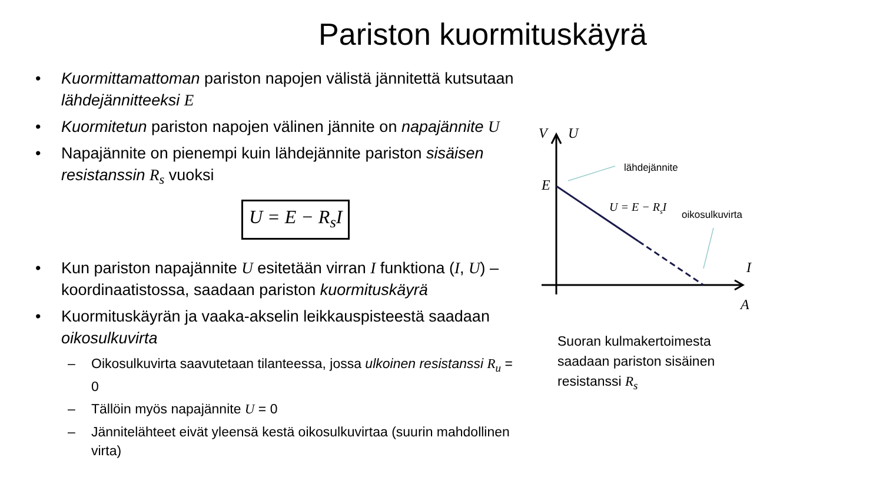Pariston kuormituskäyrä
• Kuormittamattoman pariston napojen välistä jännitettä kutsutaan lähdejännitteeksi E
• Kuormitetun pariston napojen välinen jännite on napajännite U
• Napajännite on pienempi kuin lähdejännite pariston sisäisen resistanssin R<sub>s</sub> vuoksi
U = E − R<sub>s</sub>I
• Kun pariston napajännite U esitetään virran I funktiona (I, U) – koordinaatistossa, saadaan pariston kuormituskäyrä
• Kuormituskäyrän ja vaaka-akselin leikkauspisteestä saadaan oikosulkuvirta
– Oikosulkuvirta saavutetaan tilanteessa, jossa ulkoinen resistanssi R<sub>u</sub> = 0
– Tällöin myös napajännite U = 0
– Jännitelähteet eivät yleensä kestä oikosulkuvirtaa (suurin mahdollinen virta)
V
U
E
I
A
lähdejännite
oikosulkuvirta
U = E − RsI
Suoran kulmakertoimesta
saadaan pariston sisäinen
resistanssi R<sub>s</sub>